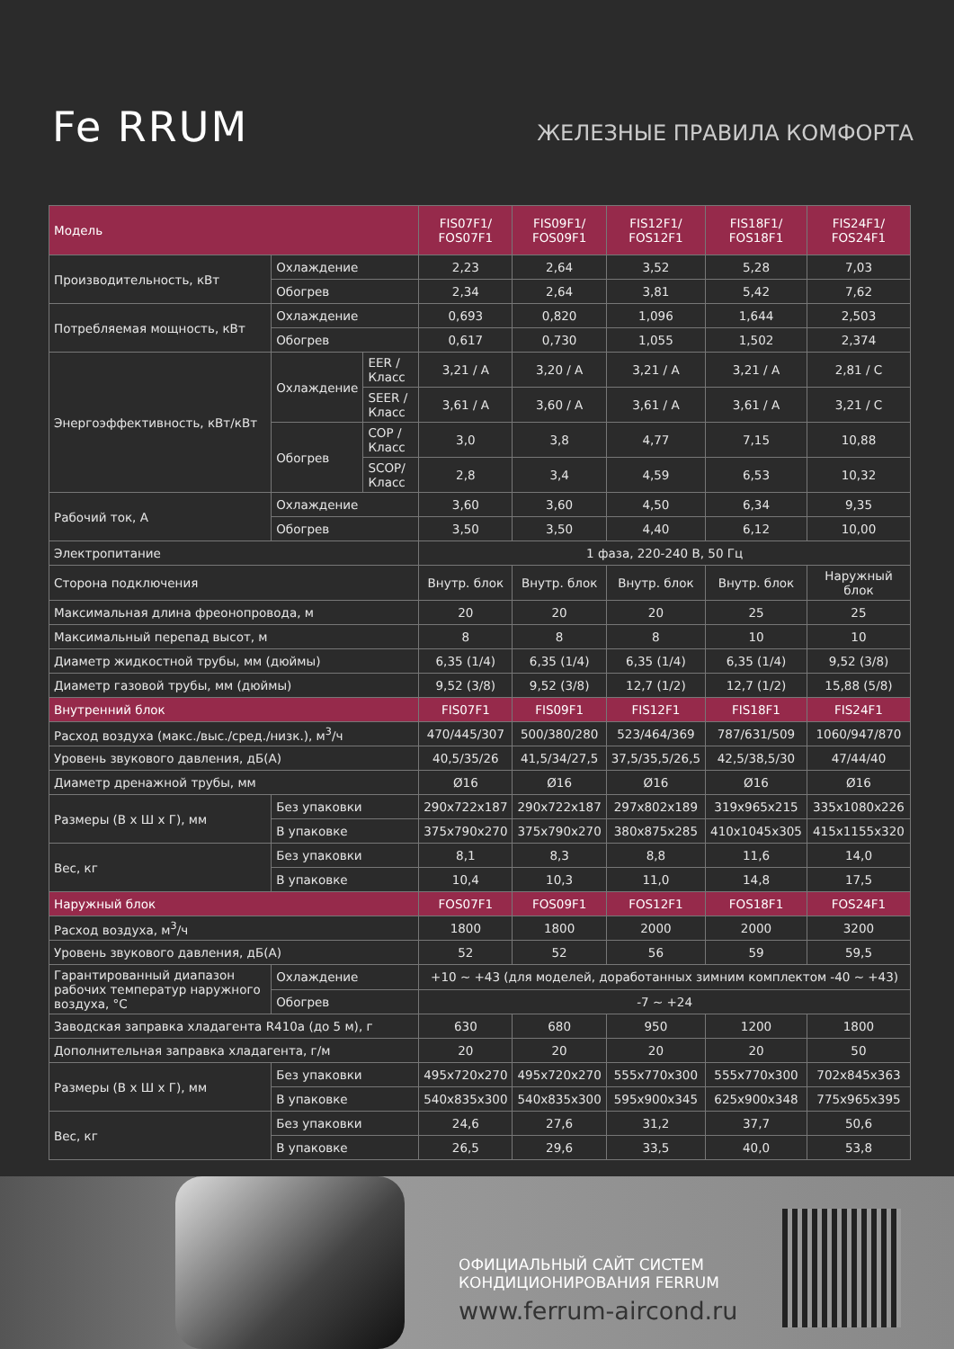Fe RRUM
ЖЕЛЕЗНЫЕ ПРАВИЛА КОМФОРТА
| Модель | | | FIS07F1/ FOS07F1 | FIS09F1/ FOS09F1 | FIS12F1/ FOS12F1 | FIS18F1/ FOS18F1 | FIS24F1/ FOS24F1 |
| --- | --- | --- | --- | --- | --- | --- | --- |
| Производительность, кВт | Охлаждение | | 2,23 | 2,64 | 3,52 | 5,28 | 7,03 |
| | Обогрев | | 2,34 | 2,64 | 3,81 | 5,42 | 7,62 |
| Потребляемая мощность, кВт | Охлаждение | | 0,693 | 0,820 | 1,096 | 1,644 | 2,503 |
| | Обогрев | | 0,617 | 0,730 | 1,055 | 1,502 | 2,374 |
| Энергоэффективность, кВт/кВт | Охлаждение | EER / Класс | 3,21 / A | 3,20 / A | 3,21 / A | 3,21 / A | 2,81 / C |
| | | SEER / Класс | 3,61 / A | 3,60 / A | 3,61 / A | 3,61 / A | 3,21 / C |
| | Обогрев | COP / Класс | 3,0 | 3,8 | 4,77 | 7,15 | 10,88 |
| | | SCOP/ Класс | 2,8 | 3,4 | 4,59 | 6,53 | 10,32 |
| Рабочий ток, А | Охлаждение | | 3,60 | 3,60 | 4,50 | 6,34 | 9,35 |
| | Обогрев | | 3,50 | 3,50 | 4,40 | 6,12 | 10,00 |
| Электропитание | | | 1 фаза, 220-240 В, 50 Гц | | | | |
| Сторона подключения | | | Внутр. блок | Внутр. блок | Внутр. блок | Внутр. блок | Наружный блок |
| Максимальная длина фреонопровода, м | | | 20 | 20 | 20 | 25 | 25 |
| Максимальный перепад высот, м | | | 8 | 8 | 8 | 10 | 10 |
| Диаметр жидкостной трубы, мм (дюймы) | | | 6,35 (1/4) | 6,35 (1/4) | 6,35 (1/4) | 6,35 (1/4) | 9,52 (3/8) |
| Диаметр газовой трубы, мм (дюймы) | | | 9,52 (3/8) | 9,52 (3/8) | 12,7 (1/2) | 12,7 (1/2) | 15,88 (5/8) |
| Внутренний блок | | | FIS07F1 | FIS09F1 | FIS12F1 | FIS18F1 | FIS24F1 |
| Расход воздуха (макс./выс./сред./низк.), м<sup>3</sup>/ч | | | 470/445/307 | 500/380/280 | 523/464/369 | 787/631/509 | 1060/947/870 |
| Уровень звукового давления, дБ(А) | | | 40,5/35/26 | 41,5/34/27,5 | 37,5/35,5/26,5 | 42,5/38,5/30 | 47/44/40 |
| Диаметр дренажной трубы, мм | | | Ø16 | Ø16 | Ø16 | Ø16 | Ø16 |
| Размеры (В х Ш х Г), мм | Без упаковки | | 290x722x187 | 290x722x187 | 297x802x189 | 319x965x215 | 335x1080x226 |
| | В упаковке | | 375x790x270 | 375x790x270 | 380x875x285 | 410x1045x305 | 415x1155x320 |
| Вес, кг | Без упаковки | | 8,1 | 8,3 | 8,8 | 11,6 | 14,0 |
| | В упаковке | | 10,4 | 10,3 | 11,0 | 14,8 | 17,5 |
| Наружный блок | | | FOS07F1 | FOS09F1 | FOS12F1 | FOS18F1 | FOS24F1 |
| Расход воздуха, м<sup>3</sup>/ч | | | 1800 | 1800 | 2000 | 2000 | 3200 |
| Уровень звукового давления, дБ(А) | | | 52 | 52 | 56 | 59 | 59,5 |
| Гарантированный диапазон рабочих температур наружного воздуха, °С | Охлаждение | | +10 ~ +43 (для моделей, доработанных зимним комплектом -40 ~ +43) | | | | |
| | Обогрев | | -7 ~ +24 | | | | |
| Заводская заправка хладагента R410a (до 5 м), г | | | 630 | 680 | 950 | 1200 | 1800 |
| Дополнительная заправка хладагента, г/м | | | 20 | 20 | 20 | 20 | 50 |
| Размеры (В х Ш х Г), мм | Без упаковки | | 495x720x270 | 495x720x270 | 555x770x300 | 555x770x300 | 702x845x363 |
| | В упаковке | | 540x835x300 | 540x835x300 | 595x900x345 | 625x900x348 | 775x965x395 |
| Вес, кг | Без упаковки | | 24,6 | 27,6 | 31,2 | 37,7 | 50,6 |
| | В упаковке | | 26,5 | 29,6 | 33,5 | 40,0 | 53,8 |
ОФИЦИАЛЬНЫЙ САЙТ СИСТЕМ
КОНДИЦИОНИРОВАНИЯ FERRUM
www.ferrum-aircond.ru